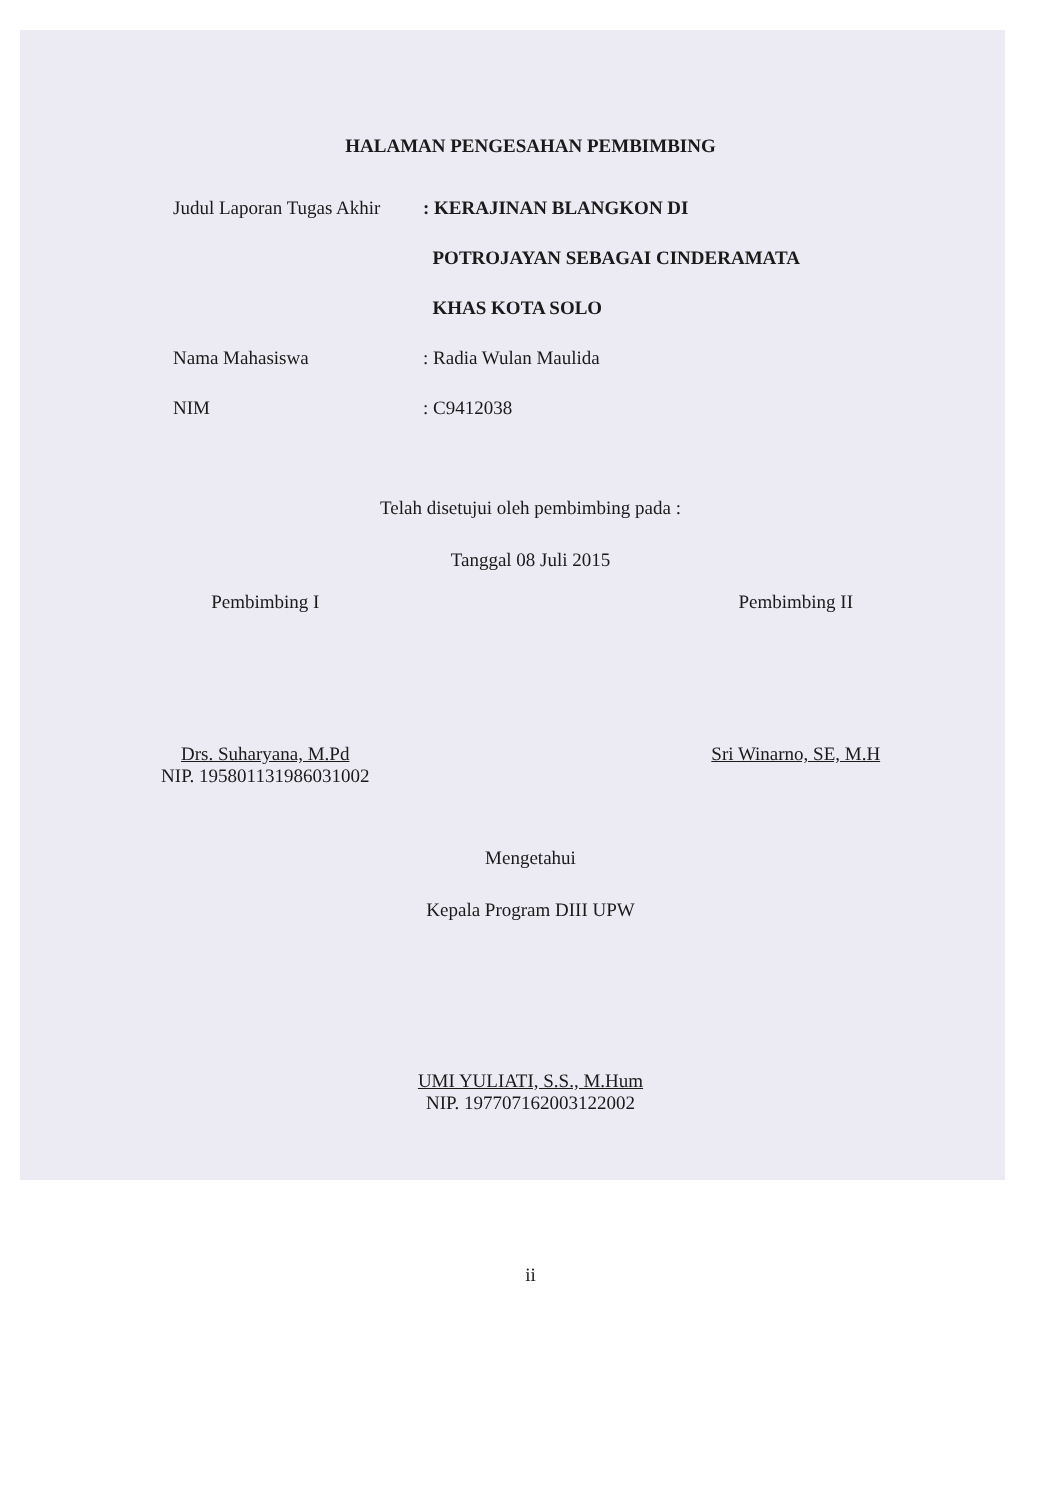HALAMAN PENGESAHAN PEMBIMBING
Judul Laporan Tugas Akhir
: KERAJINAN BLANGKON DI
POTROJAYAN SEBAGAI CINDERAMATA
KHAS KOTA SOLO
Nama Mahasiswa : Radia Wulan Maulida
NIM : C9412038
Telah disetujui oleh pembimbing pada :
Tanggal 08 Juli 2015
Pembimbing I
Drs. Suharyana, M.Pd
NIP. 195801131986031002
Pembimbing II
Sri Winarno, SE, M.H
Mengetahui
Kepala Program DIII UPW
UMI YULIATI, S.S., M.Hum
NIP. 197707162003122002
ii